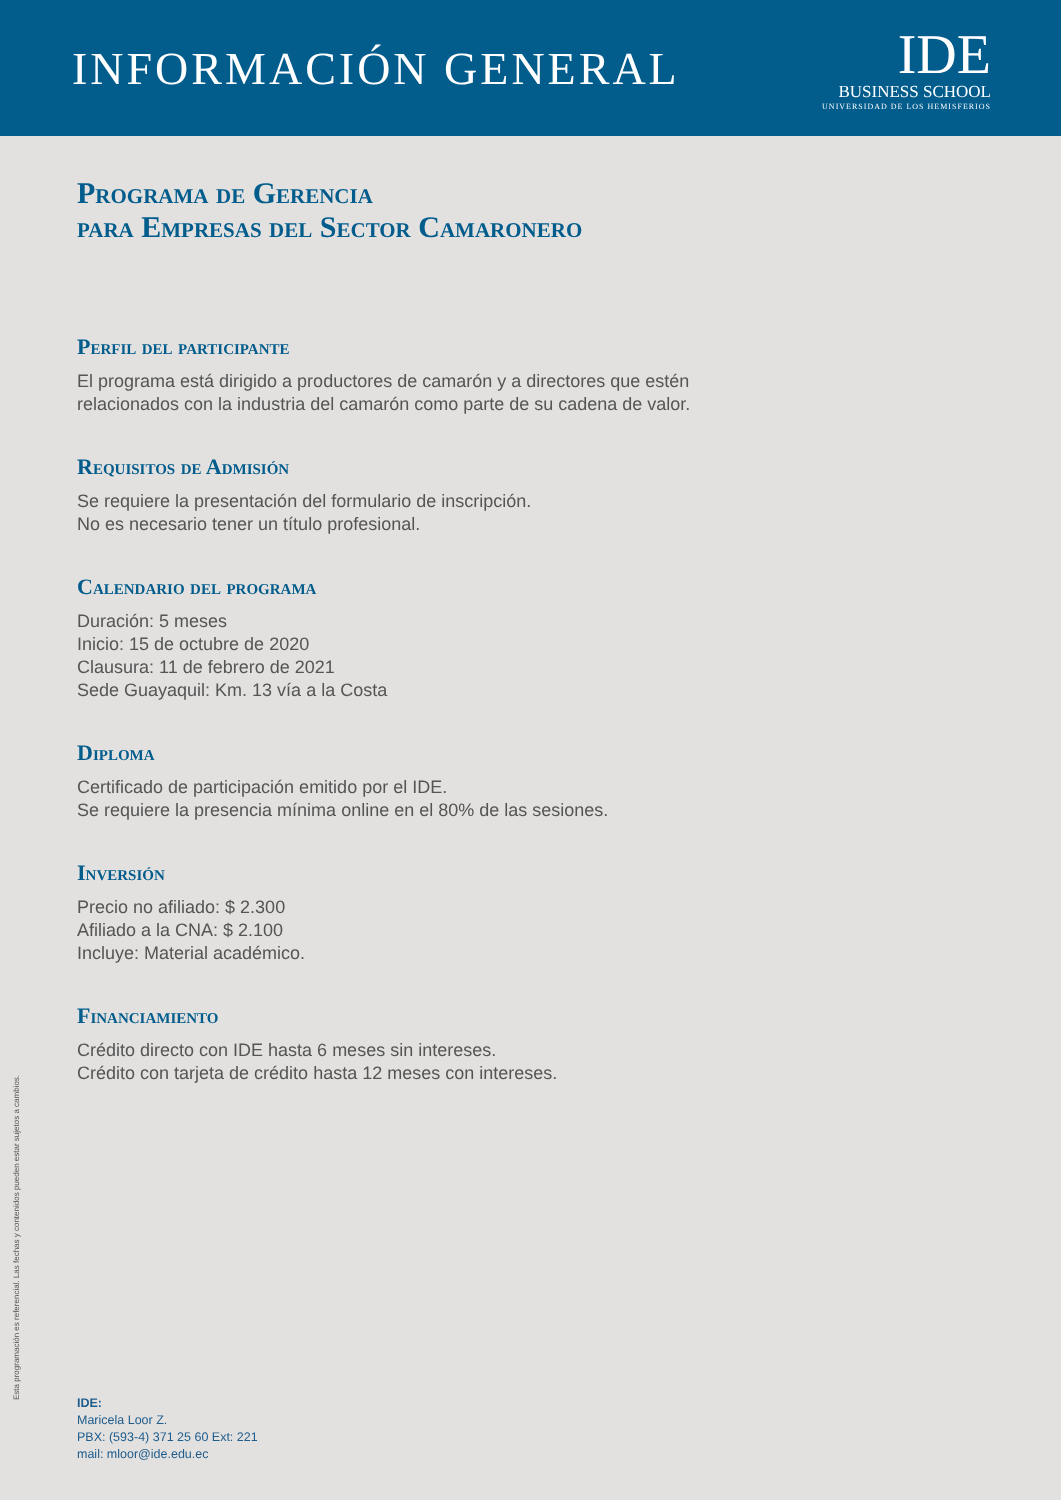INFORMACIÓN GENERAL
IDE
BUSINESS SCHOOL
UNIVERSIDAD DE LOS HEMISFERIOS
Programa de Gerencia
para Empresas del Sector Camaronero
Perfil del participante
El programa está dirigido a productores de camarón y a directores que estén relacionados con la industria del camarón como parte de su cadena de valor.
Requisitos de Admisión
Se requiere la presentación del formulario de inscripción.
No es necesario tener un título profesional.
Calendario del programa
Duración: 5 meses
Inicio: 15 de octubre de 2020
Clausura: 11 de febrero de 2021
Sede Guayaquil: Km. 13 vía a la Costa
Diploma
Certificado de participación emitido por el IDE.
Se requiere la presencia mínima online en el 80% de las sesiones.
Inversión
Precio no afiliado: $ 2.300
Afiliado a la CNA: $ 2.100
Incluye: Material académico.
Financiamiento
Crédito directo con IDE hasta 6 meses sin intereses.
Crédito con tarjeta de crédito hasta 12 meses con intereses.
IDE:
Maricela Loor Z.
PBX: (593-4) 371 25 60 Ext: 221
mail: mloor@ide.edu.ec
Esta programación es referencial. Las fechas y contenidos pueden estar sujetos a cambios.